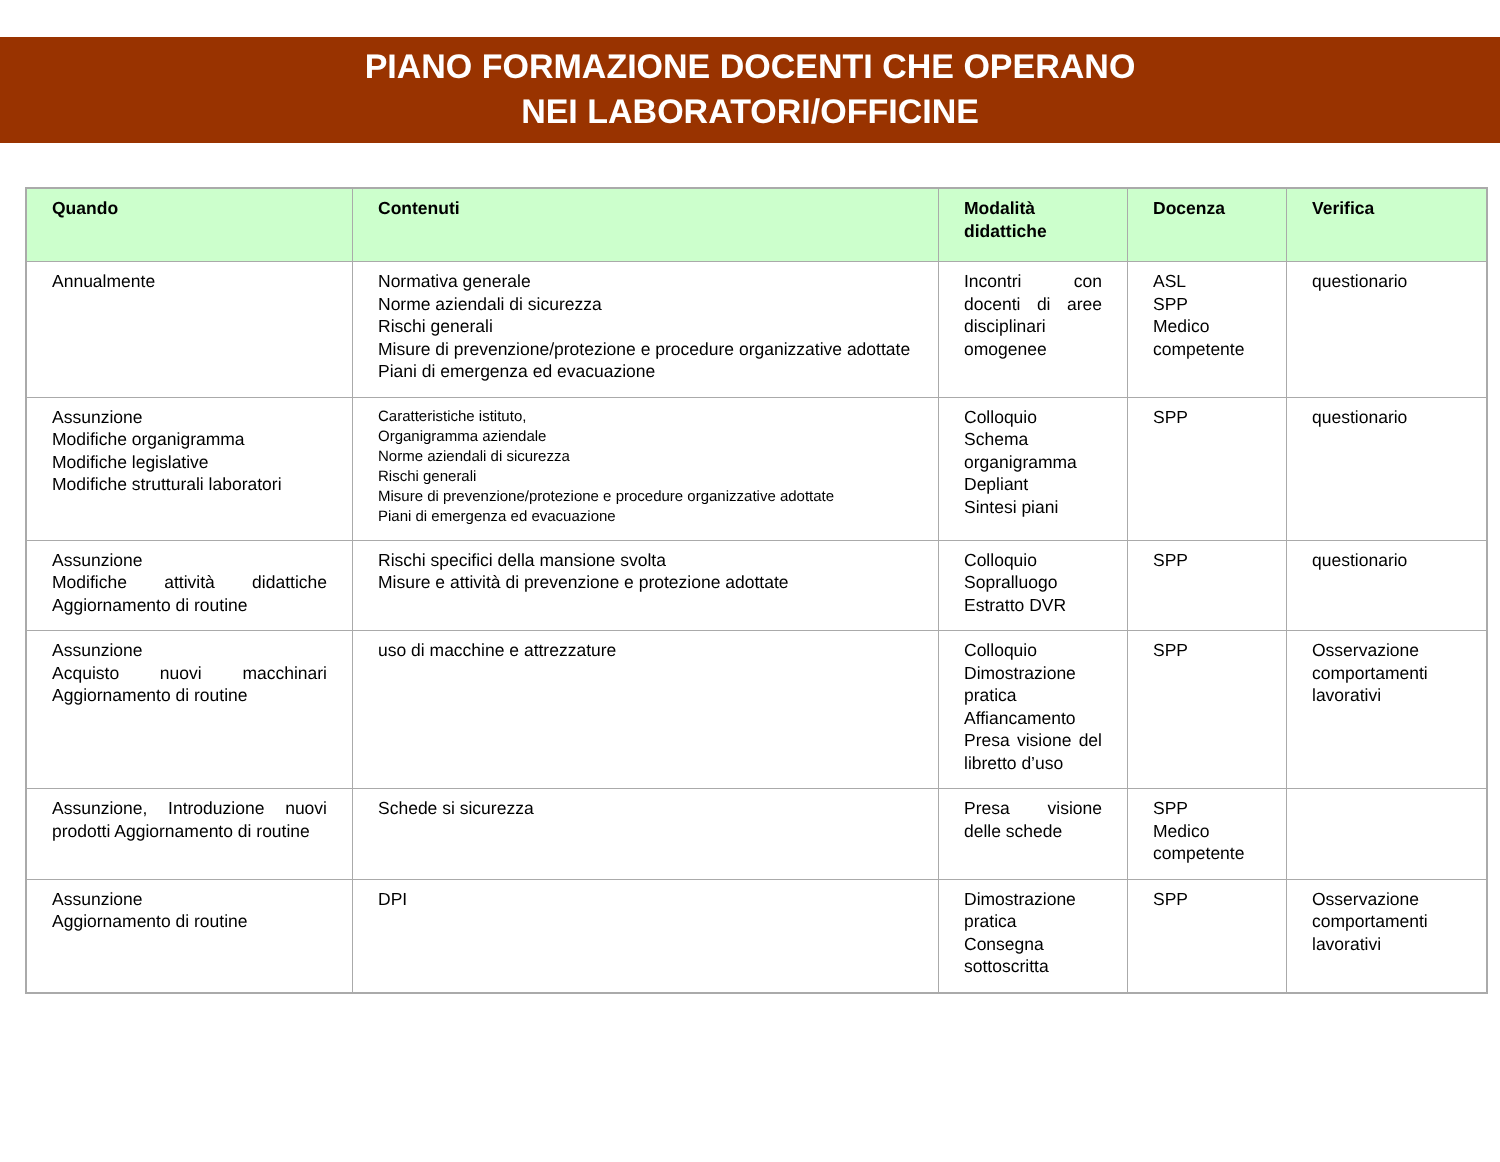PIANO FORMAZIONE DOCENTI CHE OPERANO
NEI LABORATORI/OFFICINE
| Quando | Contenuti | Modalità didattiche | Docenza | Verifica |
| --- | --- | --- | --- | --- |
| Annualmente | Normativa generale Norme aziendali di sicurezza Rischi generali Misure di prevenzione/protezione e procedure organizzative adottate Piani di emergenza ed evacuazione | Incontri con docenti di aree disciplinari omogenee | ASL SPP Medico competente | questionario |
| Assunzione Modifiche organigramma Modifiche legislative Modifiche strutturali laboratori | Caratteristiche istituto, Organigramma aziendale Norme aziendali di sicurezza Rischi generali Misure di prevenzione/protezione e procedure organizzative adottate Piani di emergenza ed evacuazione | Colloquio Schema organigramma Depliant Sintesi piani | SPP | questionario |
| Assunzione Modifiche attività didattiche Aggiornamento di routine | Rischi specifici della mansione svolta Misure e attività di prevenzione e protezione adottate | Colloquio Sopralluogo Estratto DVR | SPP | questionario |
| Assunzione Acquisto nuovi macchinari Aggiornamento di routine | uso di macchine e attrezzature | Colloquio Dimostrazione pratica Affiancamento Presa visione del libretto d’uso | SPP | Osservazione comportamenti lavorativi |
| Assunzione, Introduzione nuovi prodotti Aggiornamento di routine | Schede si sicurezza | Presa visione delle schede | SPP Medico competente | |
| Assunzione Aggiornamento di routine | DPI | Dimostrazione pratica Consegna sottoscritta | SPP | Osservazione comportamenti lavorativi |